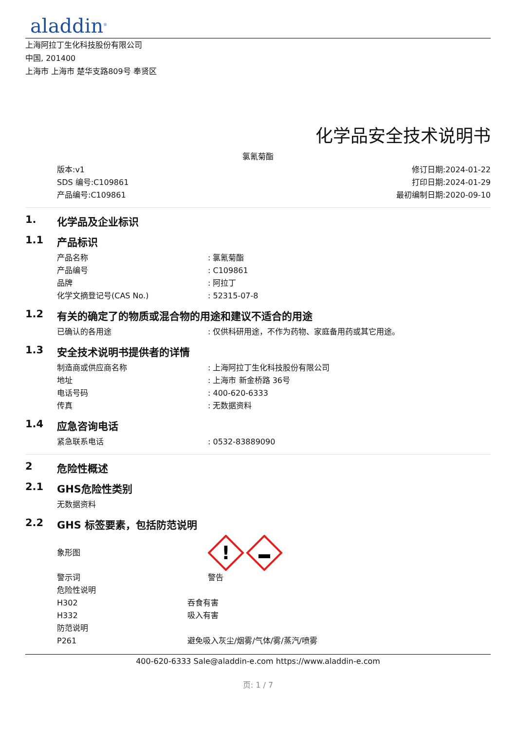aladdin<sup>®</sup>
上海阿拉丁生化科技股份有限公司
中国, 201400
上海市 上海市 楚华支路809号 奉贤区
化学品安全技术说明书
氯氰菊酯
版本:v1
SDS 编号:C109861
产品编号:C109861
修订日期:2024-01-22
打印日期:2024-01-29
最初编制日期:2020-09-10
1. 化学品及企业标识
1.1 产品标识
产品名称: 氯氰菊酯
产品编号: C109861
品牌: 阿拉丁
化学文摘登记号(CAS No.): 52315-07-8
1.2 有关的确定了的物质或混合物的用途和建议不适合的用途
已确认的各用途: 仅供科研用途，不作为药物、家庭备用药或其它用途。
1.3 安全技术说明书提供者的详情
制造商或供应商名称: 上海阿拉丁生化科技股份有限公司
地址: 上海市 新金桥路 36号
电话号码: 400-620-6333
传真: 无数据资料
1.4 应急咨询电话
紧急联系电话: 0532-83889090
2 危险性概述
2.1 GHS危险性类别
无数据资料
2.2 GHS 标签要素，包括防范说明
象形图
!
警示词 警告
危险性说明
H302 吞食有害
H332 吸入有害
防范说明
P261 避免吸入灰尘/烟雾/气体/雾/蒸汽/喷雾
400-620-6333 Sale@aladdin-e.com https://www.aladdin-e.com
页: 1 / 7